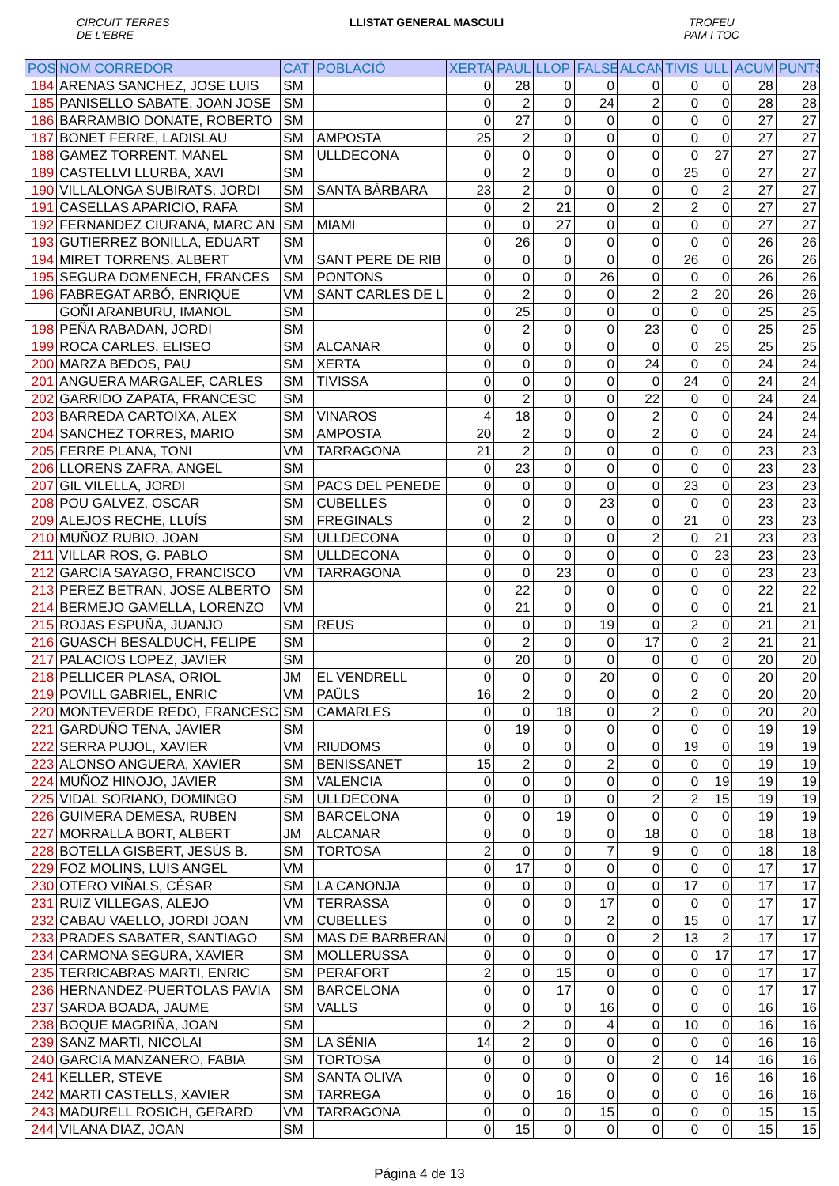CIRCUIT TERRES
DE L'EBRE
LLISTAT GENERAL MASCULI TROFEU
PAM I TOC
| POS | NOM CORREDOR | CAT | POBLACIÓ | XERTA | PAUL | LLOP | FALSE | ALCAN | TIVIS | ULL | ACUM | PUNTS |
| --- | --- | --- | --- | --- | --- | --- | --- | --- | --- | --- | --- | --- |
| 184 | ARENAS SANCHEZ, JOSE LUIS | SM | | 0 | 28 | 0 | 0 | 0 | 0 | 0 | 28 | 28 |
| 185 | PANISELLO SABATE, JOAN JOSE | SM | | 0 | 2 | 0 | 24 | 2 | 0 | 0 | 28 | 28 |
| 186 | BARRAMBIO DONATE, ROBERTO | SM | | 0 | 27 | 0 | 0 | 0 | 0 | 0 | 27 | 27 |
| 187 | BONET FERRE, LADISLAU | SM | AMPOSTA | 25 | 2 | 0 | 0 | 0 | 0 | 0 | 27 | 27 |
| 188 | GAMEZ TORRENT, MANEL | SM | ULLDECONA | 0 | 0 | 0 | 0 | 0 | 0 | 27 | 27 | 27 |
| 189 | CASTELLVI LLURBA, XAVI | SM | | 0 | 2 | 0 | 0 | 0 | 25 | 0 | 27 | 27 |
| 190 | VILLALONGA SUBIRATS, JORDI | SM | SANTA BÀRBARA | 23 | 2 | 0 | 0 | 0 | 0 | 2 | 27 | 27 |
| 191 | CASELLAS APARICIO, RAFA | SM | | 0 | 2 | 21 | 0 | 2 | 2 | 0 | 27 | 27 |
| 192 | FERNANDEZ CIURANA, MARC AN | SM | MIAMI | 0 | 0 | 27 | 0 | 0 | 0 | 0 | 27 | 27 |
| 193 | GUTIERREZ BONILLA, EDUART | SM | | 0 | 26 | 0 | 0 | 0 | 0 | 0 | 26 | 26 |
| 194 | MIRET TORRENS, ALBERT | VM | SANT PERE DE RIB | 0 | 0 | 0 | 0 | 0 | 26 | 0 | 26 | 26 |
| 195 | SEGURA DOMENECH, FRANCES | SM | PONTONS | 0 | 0 | 0 | 26 | 0 | 0 | 0 | 26 | 26 |
| 196 | FABREGAT ARBÓ, ENRIQUE | VM | SANT CARLES DE L | 0 | 2 | 0 | 0 | 2 | 2 | 20 | 26 | 26 |
| | GOÑI ARANBURU, IMANOL | SM | | 0 | 25 | 0 | 0 | 0 | 0 | 0 | 25 | 25 |
| 198 | PEÑA RABADAN, JORDI | SM | | 0 | 2 | 0 | 0 | 23 | 0 | 0 | 25 | 25 |
| 199 | ROCA CARLES, ELISEO | SM | ALCANAR | 0 | 0 | 0 | 0 | 0 | 0 | 25 | 25 | 25 |
| 200 | MARZA BEDOS, PAU | SM | XERTA | 0 | 0 | 0 | 0 | 24 | 0 | 0 | 24 | 24 |
| 201 | ANGUERA MARGALEF, CARLES | SM | TIVISSA | 0 | 0 | 0 | 0 | 0 | 24 | 0 | 24 | 24 |
| 202 | GARRIDO ZAPATA, FRANCESC | SM | | 0 | 2 | 0 | 0 | 22 | 0 | 0 | 24 | 24 |
| 203 | BARREDA CARTOIXA, ALEX | SM | VINAROS | 4 | 18 | 0 | 0 | 2 | 0 | 0 | 24 | 24 |
| 204 | SANCHEZ TORRES, MARIO | SM | AMPOSTA | 20 | 2 | 0 | 0 | 2 | 0 | 0 | 24 | 24 |
| 205 | FERRE PLANA, TONI | VM | TARRAGONA | 21 | 2 | 0 | 0 | 0 | 0 | 0 | 23 | 23 |
| 206 | LLORENS ZAFRA, ANGEL | SM | | 0 | 23 | 0 | 0 | 0 | 0 | 0 | 23 | 23 |
| 207 | GIL VILELLA, JORDI | SM | PACS DEL PENEDE | 0 | 0 | 0 | 0 | 0 | 23 | 0 | 23 | 23 |
| 208 | POU GALVEZ, OSCAR | SM | CUBELLES | 0 | 0 | 0 | 23 | 0 | 0 | 0 | 23 | 23 |
| 209 | ALEJOS RECHE, LLUÍS | SM | FREGINALS | 0 | 2 | 0 | 0 | 0 | 21 | 0 | 23 | 23 |
| 210 | MUÑOZ RUBIO, JOAN | SM | ULLDECONA | 0 | 0 | 0 | 0 | 2 | 0 | 21 | 23 | 23 |
| 211 | VILLAR ROS, G. PABLO | SM | ULLDECONA | 0 | 0 | 0 | 0 | 0 | 0 | 23 | 23 | 23 |
| 212 | GARCIA SAYAGO, FRANCISCO | VM | TARRAGONA | 0 | 0 | 23 | 0 | 0 | 0 | 0 | 23 | 23 |
| 213 | PEREZ BETRAN, JOSE ALBERTO | SM | | 0 | 22 | 0 | 0 | 0 | 0 | 0 | 22 | 22 |
| 214 | BERMEJO GAMELLA, LORENZO | VM | | 0 | 21 | 0 | 0 | 0 | 0 | 0 | 21 | 21 |
| 215 | ROJAS ESPUÑA, JUANJO | SM | REUS | 0 | 0 | 0 | 19 | 0 | 2 | 0 | 21 | 21 |
| 216 | GUASCH BESALDUCH, FELIPE | SM | | 0 | 2 | 0 | 0 | 17 | 0 | 2 | 21 | 21 |
| 217 | PALACIOS LOPEZ, JAVIER | SM | | 0 | 20 | 0 | 0 | 0 | 0 | 0 | 20 | 20 |
| 218 | PELLICER PLASA, ORIOL | JM | EL VENDRELL | 0 | 0 | 0 | 20 | 0 | 0 | 0 | 20 | 20 |
| 219 | POVILL GABRIEL, ENRIC | VM | PAÜLS | 16 | 2 | 0 | 0 | 0 | 2 | 0 | 20 | 20 |
| 220 | MONTEVERDE REDO, FRANCESC | SM | CAMARLES | 0 | 0 | 18 | 0 | 2 | 0 | 0 | 20 | 20 |
| 221 | GARDUÑO TENA, JAVIER | SM | | 0 | 19 | 0 | 0 | 0 | 0 | 0 | 19 | 19 |
| 222 | SERRA PUJOL, XAVIER | VM | RIUDOMS | 0 | 0 | 0 | 0 | 0 | 19 | 0 | 19 | 19 |
| 223 | ALONSO ANGUERA, XAVIER | SM | BENISSANET | 15 | 2 | 0 | 2 | 0 | 0 | 0 | 19 | 19 |
| 224 | MUÑOZ HINOJO, JAVIER | SM | VALENCIA | 0 | 0 | 0 | 0 | 0 | 0 | 19 | 19 | 19 |
| 225 | VIDAL SORIANO, DOMINGO | SM | ULLDECONA | 0 | 0 | 0 | 0 | 2 | 2 | 15 | 19 | 19 |
| 226 | GUIMERA DEMESA, RUBEN | SM | BARCELONA | 0 | 0 | 19 | 0 | 0 | 0 | 0 | 19 | 19 |
| 227 | MORRALLA BORT, ALBERT | JM | ALCANAR | 0 | 0 | 0 | 0 | 18 | 0 | 0 | 18 | 18 |
| 228 | BOTELLA GISBERT, JESÚS B. | SM | TORTOSA | 2 | 0 | 0 | 7 | 9 | 0 | 0 | 18 | 18 |
| 229 | FOZ MOLINS, LUIS ANGEL | VM | | 0 | 17 | 0 | 0 | 0 | 0 | 0 | 17 | 17 |
| 230 | OTERO VIÑALS, CÉSAR | SM | LA CANONJA | 0 | 0 | 0 | 0 | 0 | 17 | 0 | 17 | 17 |
| 231 | RUIZ VILLEGAS, ALEJO | VM | TERRASSA | 0 | 0 | 0 | 17 | 0 | 0 | 0 | 17 | 17 |
| 232 | CABAU VAELLO, JORDI JOAN | VM | CUBELLES | 0 | 0 | 0 | 2 | 0 | 15 | 0 | 17 | 17 |
| 233 | PRADES SABATER, SANTIAGO | SM | MAS DE BARBERAN | 0 | 0 | 0 | 0 | 2 | 13 | 2 | 17 | 17 |
| 234 | CARMONA SEGURA, XAVIER | SM | MOLLERUSSA | 0 | 0 | 0 | 0 | 0 | 0 | 17 | 17 | 17 |
| 235 | TERRICABRAS MARTI, ENRIC | SM | PERAFORT | 2 | 0 | 15 | 0 | 0 | 0 | 0 | 17 | 17 |
| 236 | HERNANDEZ-PUERTOLAS PAVIA | SM | BARCELONA | 0 | 0 | 17 | 0 | 0 | 0 | 0 | 17 | 17 |
| 237 | SARDA BOADA, JAUME | SM | VALLS | 0 | 0 | 0 | 16 | 0 | 0 | 0 | 16 | 16 |
| 238 | BOQUE MAGRIÑA, JOAN | SM | | 0 | 2 | 0 | 4 | 0 | 10 | 0 | 16 | 16 |
| 239 | SANZ MARTI, NICOLAI | SM | LA SÉNIA | 14 | 2 | 0 | 0 | 0 | 0 | 0 | 16 | 16 |
| 240 | GARCIA MANZANERO, FABIA | SM | TORTOSA | 0 | 0 | 0 | 0 | 2 | 0 | 14 | 16 | 16 |
| 241 | KELLER, STEVE | SM | SANTA OLIVA | 0 | 0 | 0 | 0 | 0 | 0 | 16 | 16 | 16 |
| 242 | MARTI CASTELLS, XAVIER | SM | TARREGA | 0 | 0 | 16 | 0 | 0 | 0 | 0 | 16 | 16 |
| 243 | MADURELL ROSICH, GERARD | VM | TARRAGONA | 0 | 0 | 0 | 15 | 0 | 0 | 0 | 15 | 15 |
| 244 | VILANA DIAZ, JOAN | SM | | 0 | 15 | 0 | 0 | 0 | 0 | 0 | 15 | 15 |
Página 4 de 13